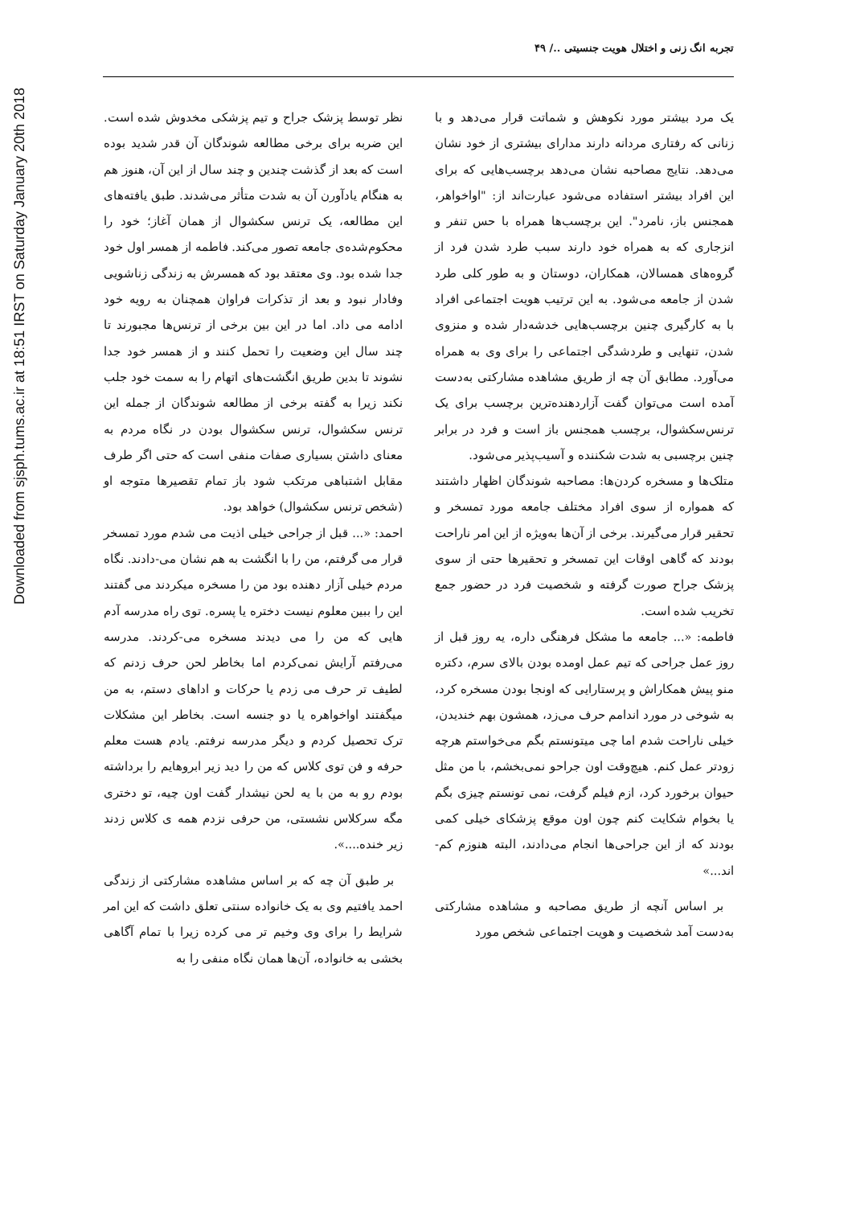Downloaded from sjsph.tums.ac.ir at 18:51 IRST on Saturday January 20th 2018
تجربه انگ زنی و اختلال هویت جنسیتی ../ ۴۹
یک مرد بیشتر مورد نکوهش و شماتت قرار می‌دهد و با زنانی که رفتاری مردانه دارند مدارای بیشتری از خود نشان می‌دهد. نتایج مصاحبه نشان می‌دهد برچسب‌هایی که برای این افراد بیشتر استفاده می‌شود عبارت‌اند از: "اواخواهر، همجنس باز، نامرد". این برچسب‌ها همراه با حس تنفر و انزجاری که به همراه خود دارند سبب طرد شدن فرد از گروه‌های همسالان، همکاران، دوستان و به طور کلی طرد شدن از جامعه می‌شود. به این ترتیب هویت اجتماعی افراد با به کارگیری چنین برچسب‌هایی خدشه‌دار شده و منزوی شدن، تنهایی و طردشدگی اجتماعی را برای وی به همراه می‌آورد. مطابق آن چه از طریق مشاهده مشارکتی به‌دست آمده است می‌توان گفت آزاردهنده‌ترین برچسب برای یک ترنس‌سکشوال، برچسب همجنس باز است و فرد در برابر چنین برچسبی به شدت شکننده و آسیب‌پذیر می‌شود.
متلک‌ها و مسخره کردن‌ها: مصاحبه شوندگان اظهار داشتند که همواره از سوی افراد مختلف جامعه مورد تمسخر و تحقیر قرار می‌گیرند. برخی از آن‌ها به‌ویژه از این امر ناراحت بودند که گاهی اوقات این تمسخر و تحقیرها حتی از سوی پزشک جراح صورت گرفته و شخصیت فرد در حضور جمع تخریب شده است.
فاطمه: «... جامعه ما مشکل فرهنگی داره، یه روز قبل از روز عمل جراحی که تیم عمل اومده بودن بالای سرم، دکتره منو پیش همکاراش و پرستارایی که اونجا بودن مسخره کرد، به شوخی در مورد اندامم حرف می‌زد، همشون بهم خندیدن، خیلی ناراحت شدم اما چی میتونستم بگم می‌خواستم هرچه زودتر عمل کنم. هیچ‌وقت اون جراحو نمی‌بخشم، با من مثل حیوان برخورد کرد، ازم فیلم گرفت، نمی تونستم چیزی بگم یا بخوام شکایت کنم چون اون موقع پزشکای خیلی کمی بودند که از این جراحی‌ها انجام می‌دادند، البته هنوزم کم-اند...»
بر اساس آنچه از طریق مصاحبه و مشاهده مشارکتی به‌دست آمد شخصیت و هویت اجتماعی شخص مورد
نظر توسط پزشک جراح و تیم پزشکی مخدوش شده است. این ضربه برای برخی مطالعه شوندگان آن قدر شدید بوده است که بعد از گذشت چندین و چند سال از این آن، هنوز هم به هنگام یادآورن آن به شدت متأثر می‌شدند. طبق یافته‌های این مطالعه، یک ترنس سکشوال از همان آغاز؛ خود را محکوم‌شده‌ی جامعه تصور می‌کند. فاطمه از همسر اول خود جدا شده بود. وی معتقد بود که همسرش به زندگی زناشویی وفادار نبود و بعد از تذکرات فراوان همچنان به رویه خود ادامه می داد. اما در این بین برخی از ترنس‌ها مجبورند تا چند سال این وضعیت را تحمل کنند و از همسر خود جدا نشوند تا بدین طریق انگشت‌های اتهام را به سمت خود جلب نکند زیرا به گفته برخی از مطالعه شوندگان از جمله این ترنس سکشوال، ترنس سکشوال بودن در نگاه مردم به معنای داشتن بسیاری صفات منفی است که حتی اگر طرف مقابل اشتباهی مرتکب شود باز تمام تقصیرها متوجه او (شخص ترنس سکشوال) خواهد بود.
احمد: «... قبل از جراحی خیلی اذیت می شدم مورد تمسخر قرار می گرفتم، من را با انگشت به هم نشان می-دادند. نگاه مردم خیلی آزار دهنده بود من را مسخره میکردند می گفتند این را ببین معلوم نیست دختره یا پسره. توی راه مدرسه آدم هایی که من را می دیدند مسخره می-کردند. مدرسه می‌رفتم آرایش نمی‌کردم اما بخاطر لحن حرف زدنم که لطیف تر حرف می زدم یا حرکات و اداهای دستم، به من میگفتند اواخواهره یا دو جنسه است. بخاطر این مشکلات ترک تحصیل کردم و دیگر مدرسه نرفتم. یادم هست معلم حرفه و فن توی کلاس که من را دید زیر ابروهایم را برداشته بودم رو به من با یه لحن نیشدار گفت اون چیه، تو دختری مگه سرکلاس نشستی، من حرفی نزدم همه ی کلاس زدند زیر خنده....».
بر طبق آن چه که بر اساس مشاهده مشارکتی از زندگی احمد یافتیم وی به یک خانواده سنتی تعلق داشت که این امر شرایط را برای وی وخیم تر می کرده زیرا با تمام آگاهی بخشی به خانواده، آن‌ها همان نگاه منفی را به